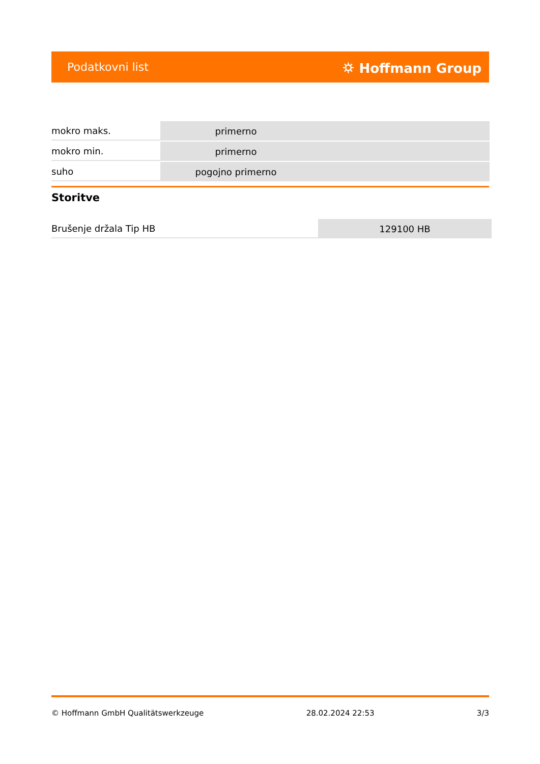Podatkovni list ⛭ Hoffmann Group
| mokro maks. | primerno |
| mokro min. | primerno |
| suho | pogojno primerno |
Storitve
| Brušenje držala Tip HB | 129100 HB |
© Hoffmann GmbH Qualitätswerkzeuge 28.02.2024 22:53 3/3